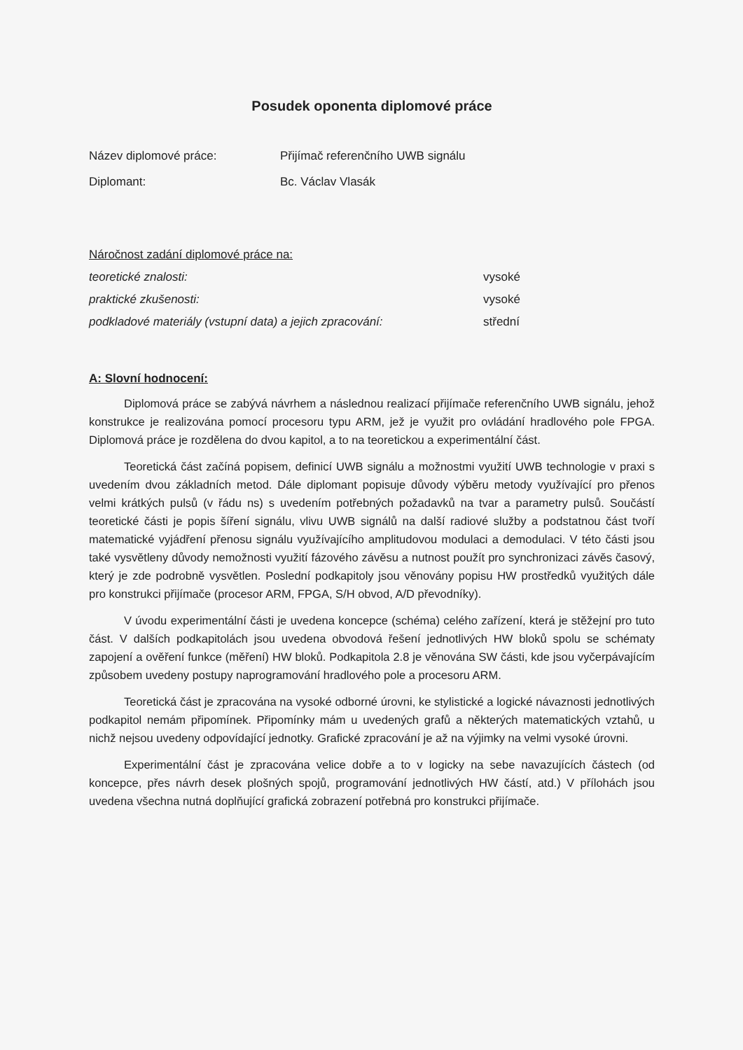Posudek oponenta diplomové práce
Název diplomové práce: Přijímač referenčního UWB signálu
Diplomant: Bc. Václav Vlasák
Náročnost zadání diplomové práce na:
teoretické znalosti: vysoké
praktické zkušenosti: vysoké
podkladové materiály (vstupní data) a jejich zpracování:
střední
A: Slovní hodnocení:
Diplomová práce se zabývá návrhem a následnou realizací přijímače referenčního UWB signálu, jehož konstrukce je realizována pomocí procesoru typu ARM, jež je využit pro ovládání hradlového pole FPGA. Diplomová práce je rozdělena do dvou kapitol, a to na teoretickou a experimentální část.
Teoretická část začíná popisem, definicí UWB signálu a možnostmi využití UWB technologie v praxi s uvedením dvou základních metod. Dále diplomant popisuje důvody výběru metody využívající pro přenos velmi krátkých pulsů (v řádu ns) s uvedením potřebných požadavků na tvar a parametry pulsů. Součástí teoretické části je popis šíření signálu, vlivu UWB signálů na další radiové služby a podstatnou část tvoří matematické vyjádření přenosu signálu využívajícího amplitudovou modulaci a demodulaci. V této části jsou také vysvětleny důvody nemožnosti využití fázového závěsu a nutnost použít pro synchronizaci závěs časový, který je zde podrobně vysvětlen. Poslední podkapitoly jsou věnovány popisu HW prostředků využitých dále pro konstrukci přijímače (procesor ARM, FPGA, S/H obvod, A/D převodníky).
V úvodu experimentální části je uvedena koncepce (schéma) celého zařízení, která je stěžejní pro tuto část. V dalších podkapitolách jsou uvedena obvodová řešení jednotlivých HW bloků spolu se schématy zapojení a ověření funkce (měření) HW bloků. Podkapitola 2.8 je věnována SW části, kde jsou vyčerpávajícím způsobem uvedeny postupy naprogramování hradlového pole a procesoru ARM.
Teoretická část je zpracována na vysoké odborné úrovni, ke stylistické a logické návaznosti jednotlivých podkapitol nemám připomínek. Připomínky mám u uvedených grafů a některých matematických vztahů, u nichž nejsou uvedeny odpovídající jednotky. Grafické zpracování je až na výjimky na velmi vysoké úrovni.
Experimentální část je zpracována velice dobře a to v logicky na sebe navazujících částech (od koncepce, přes návrh desek plošných spojů, programování jednotlivých HW částí, atd.) V přílohách jsou uvedena všechna nutná doplňující grafická zobrazení potřebná pro konstrukci přijímače.